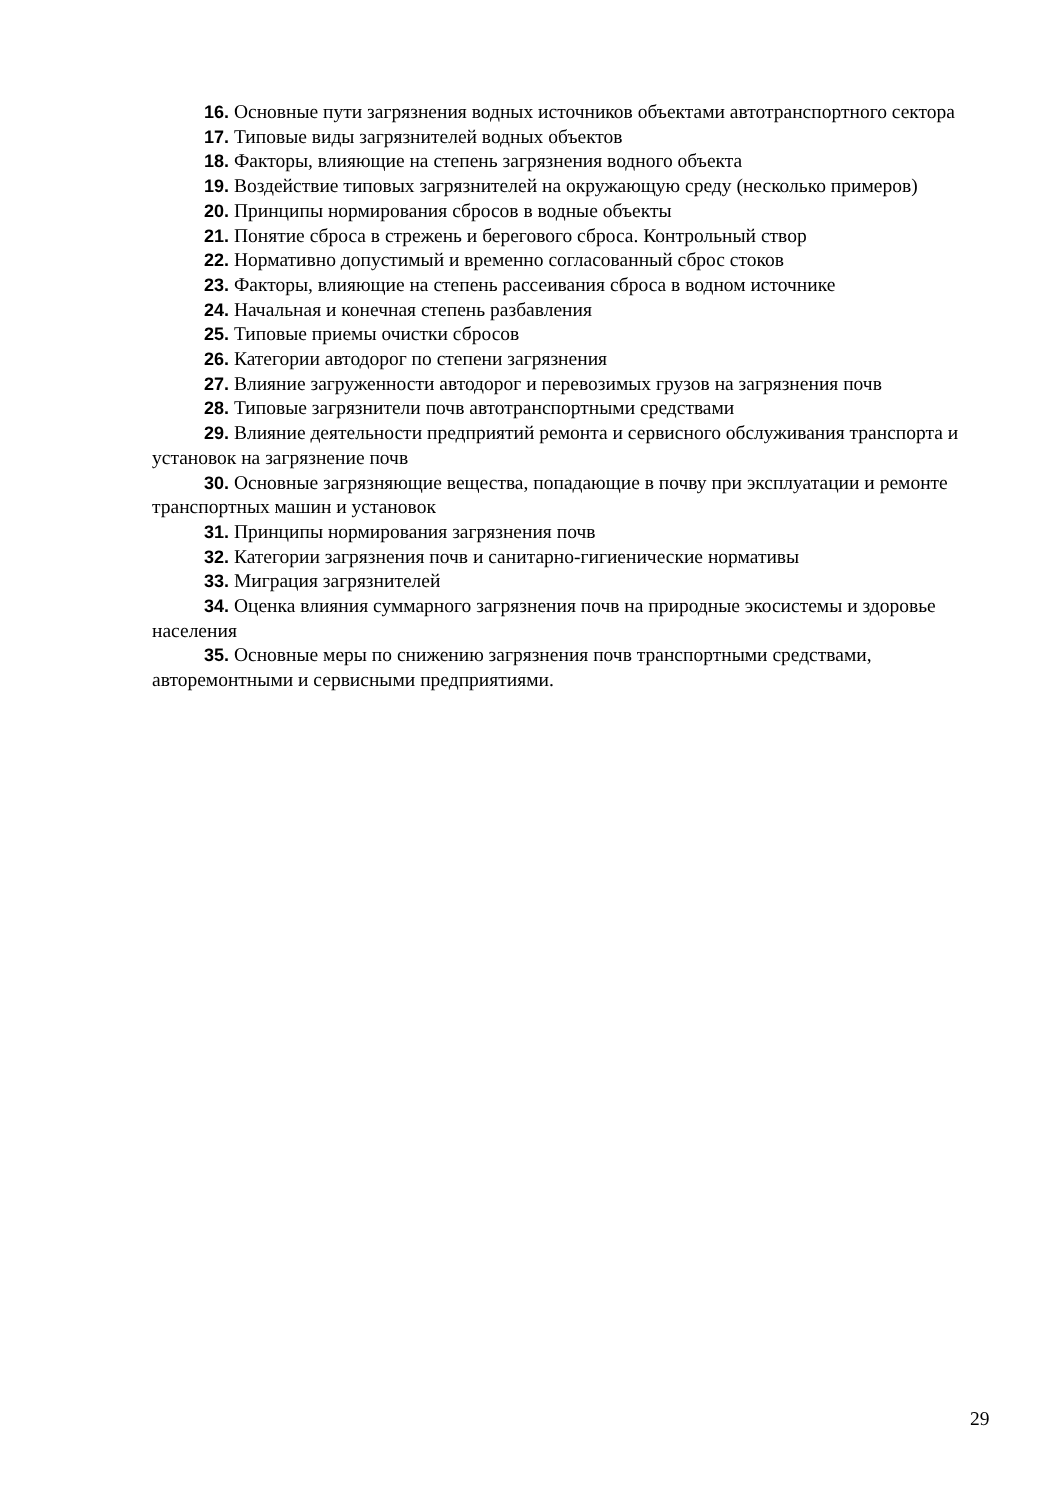16. Основные пути загрязнения водных источников объектами автотранспортного сектора
17. Типовые виды загрязнителей водных объектов
18. Факторы, влияющие на степень загрязнения водного объекта
19. Воздействие типовых загрязнителей на окружающую среду (несколько примеров)
20. Принципы нормирования сбросов в водные объекты
21. Понятие сброса в стрежень и берегового сброса. Контрольный створ
22. Нормативно допустимый и временно согласованный сброс стоков
23. Факторы, влияющие на степень рассеивания сброса в водном источнике
24. Начальная и конечная степень разбавления
25. Типовые приемы очистки сбросов
26. Категории автодорог по степени загрязнения
27. Влияние загруженности автодорог и перевозимых грузов на загрязнения почв
28. Типовые загрязнители почв автотранспортными средствами
29. Влияние деятельности предприятий ремонта и сервисного обслуживания транспорта и установок на загрязнение почв
30. Основные загрязняющие вещества, попадающие в почву при эксплуатации и ремонте транспортных машин и установок
31. Принципы нормирования загрязнения почв
32. Категории загрязнения почв и санитарно-гигиенические нормативы
33. Миграция загрязнителей
34. Оценка влияния суммарного загрязнения почв на природные экосистемы и здоровье населения
35. Основные меры по снижению загрязнения почв транспортными средствами, авторемонтными и сервисными предприятиями.
29